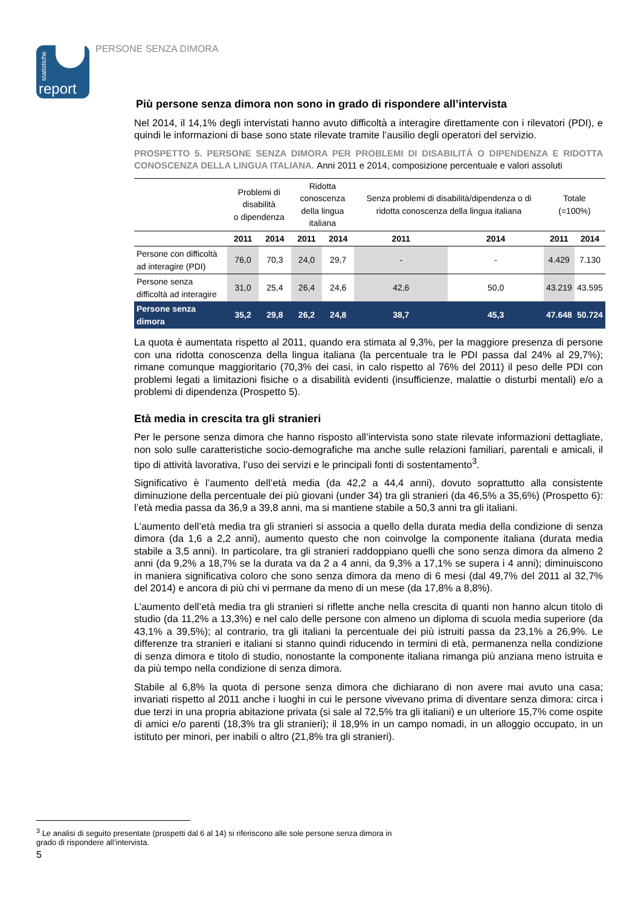statistiche
report
PERSONE SENZA DIMORA
Più persone senza dimora non sono in grado di rispondere all’intervista
Nel 2014, il 14,1% degli intervistati hanno avuto difficoltà a interagire direttamente con i rilevatori (PDI), e quindi le informazioni di base sono state rilevate tramite l’ausilio degli operatori del servizio.
PROSPETTO 5. PERSONE SENZA DIMORA PER PROBLEMI DI DISABILITÀ O DIPENDENZA E RIDOTTA CONOSCENZA DELLA LINGUA ITALIANA. Anni 2011 e 2014, composizione percentuale e valori assoluti
| | Problemi di disabilità o dipendenza | | Ridotta conoscenza della lingua italiana | | Senza problemi di disabilità/dipendenza o di ridotta conoscenza della lingua italiana | | Totale (=100%) | |
| --- | --- | --- | --- | --- | --- | --- | --- | --- |
| | 2011 | 2014 | 2011 | 2014 | 2011 | 2014 | 2011 | 2014 |
| Persone con difficoltà ad interagire (PDI) | 76,0 | 70,3 | 24,0 | 29,7 | - | - | 4.429 | 7.130 |
| Persone senza difficoltà ad interagire | 31,0 | 25,4 | 26,4 | 24,6 | 42,6 | 50,0 | 43.219 | 43.595 |
| Persone senza dimora | 35,2 | 29,8 | 26,2 | 24,8 | 38,7 | 45,3 | 47.648 | 50.724 |
La quota è aumentata rispetto al 2011, quando era stimata al 9,3%, per la maggiore presenza di persone con una ridotta conoscenza della lingua italiana (la percentuale tra le PDI passa dal 24% al 29,7%); rimane comunque maggioritario (70,3% dei casi, in calo rispetto al 76% del 2011) il peso delle PDI con problemi legati a limitazioni fisiche o a disabilità evidenti (insufficienze, malattie o disturbi mentali) e/o a problemi di dipendenza (Prospetto 5).
Età media in crescita tra gli stranieri
Per le persone senza dimora che hanno risposto all’intervista sono state rilevate informazioni dettagliate, non solo sulle caratteristiche socio-demografiche ma anche sulle relazioni familiari, parentali e amicali, il tipo di attività lavorativa, l’uso dei servizi e le principali fonti di sostentamento<sup>3</sup>.
Significativo è l’aumento dell’età media (da 42,2 a 44,4 anni), dovuto soprattutto alla consistente diminuzione della percentuale dei più giovani (under 34) tra gli stranieri (da 46,5% a 35,6%) (Prospetto 6): l’età media passa da 36,9 a 39,8 anni, ma si mantiene stabile a 50,3 anni tra gli italiani.
L’aumento dell’età media tra gli stranieri si associa a quello della durata media della condizione di senza dimora (da 1,6 a 2,2 anni), aumento questo che non coinvolge la componente italiana (durata media stabile a 3,5 anni). In particolare, tra gli stranieri raddoppiano quelli che sono senza dimora da almeno 2 anni (da 9,2% a 18,7% se la durata va da 2 a 4 anni, da 9,3% a 17,1% se supera i 4 anni); diminuiscono in maniera significativa coloro che sono senza dimora da meno di 6 mesi (dal 49,7% del 2011 al 32,7% del 2014) e ancora di più chi vi permane da meno di un mese (da 17,8% a 8,8%).
L’aumento dell’età media tra gli stranieri si riflette anche nella crescita di quanti non hanno alcun titolo di studio (da 11,2% a 13,3%) e nel calo delle persone con almeno un diploma di scuola media superiore (da 43,1% a 39,5%); al contrario, tra gli italiani la percentuale dei più istruiti passa da 23,1% a 26,9%. Le differenze tra stranieri e italiani si stanno quindi riducendo in termini di età, permanenza nella condizione di senza dimora e titolo di studio, nonostante la componente italiana rimanga più anziana meno istruita e da più tempo nella condizione di senza dimora.
Stabile al 6,8% la quota di persone senza dimora che dichiarano di non avere mai avuto una casa; invariati rispetto al 2011 anche i luoghi in cui le persone vivevano prima di diventare senza dimora: circa i due terzi in una propria abitazione privata (si sale al 72,5% tra gli italiani) e un ulteriore 15,7% come ospite di amici e/o parenti (18,3% tra gli stranieri); il 18,9% in un campo nomadi, in un alloggio occupato, in un istituto per minori, per inabili o altro (21,8% tra gli stranieri).
<sup>3</sup> Le analisi di seguito presentate (prospetti dal 6 al 14) si riferiscono alle sole persone senza dimora in grado di rispondere all’intervista.
5